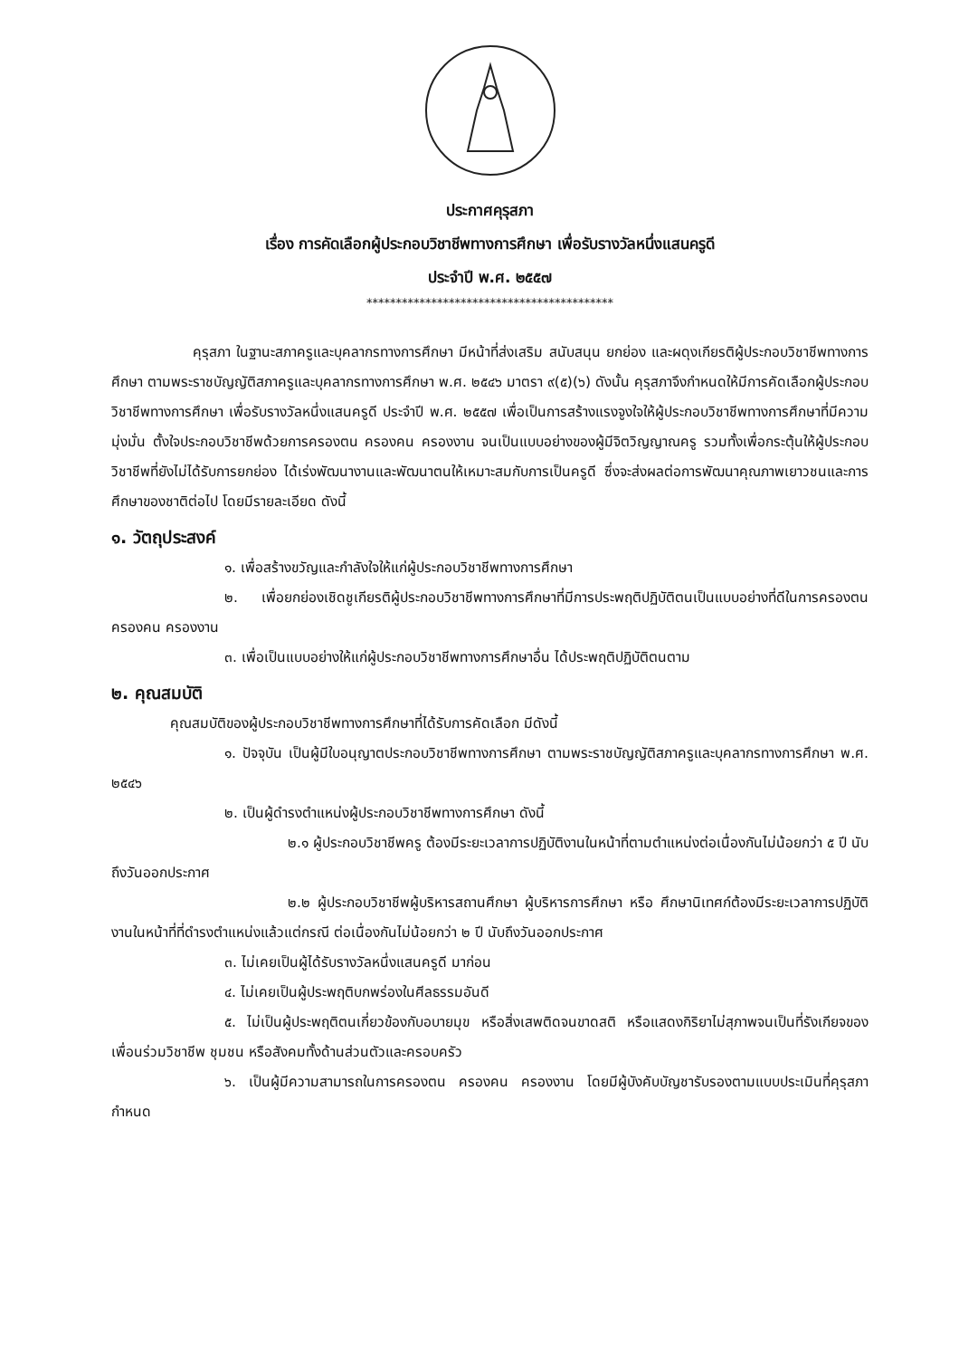ประกาศคุรุสภา
เรื่อง การคัดเลือกผู้ประกอบวิชาชีพทางการศึกษา เพื่อรับรางวัลหนึ่งแสนครูดี
ประจำปี พ.ศ. ๒๕๕๗
******************************************
คุรุสภา ในฐานะสภาครูและบุคลากรทางการศึกษา มีหน้าที่ส่งเสริม สนับสนุน ยกย่อง และผดุงเกียรติผู้ประกอบวิชาชีพทางการศึกษา ตามพระราชบัญญัติสภาครูและบุคลากรทางการศึกษา พ.ศ. ๒๕๔๖ มาตรา ๙(๕)(๖) ดังนั้น คุรุสภาจึงกำหนดให้มีการคัดเลือกผู้ประกอบวิชาชีพทางการศึกษา เพื่อรับรางวัลหนึ่งแสนครูดี ประจำปี พ.ศ. ๒๕๕๗ เพื่อเป็นการสร้างแรงจูงใจให้ผู้ประกอบวิชาชีพทางการศึกษาที่มีความมุ่งมั่น ตั้งใจประกอบวิชาชีพด้วยการครองตน ครองคน ครองงาน จนเป็นแบบอย่างของผู้มีจิตวิญญาณครู รวมทั้งเพื่อกระตุ้นให้ผู้ประกอบวิชาชีพที่ยังไม่ได้รับการยกย่อง ได้เร่งพัฒนางานและพัฒนาตนให้เหมาะสมกับการเป็นครูดี ซึ่งจะส่งผลต่อการพัฒนาคุณภาพเยาวชนและการศึกษาของชาติต่อไป โดยมีรายละเอียด ดังนี้
๑. วัตถุประสงค์
๑. เพื่อสร้างขวัญและกำลังใจให้แก่ผู้ประกอบวิชาชีพทางการศึกษา
๒. เพื่อยกย่องเชิดชูเกียรติผู้ประกอบวิชาชีพทางการศึกษาที่มีการประพฤติปฏิบัติตนเป็นแบบอย่างที่ดีในการครองตน ครองคน ครองงาน
๓. เพื่อเป็นแบบอย่างให้แก่ผู้ประกอบวิชาชีพทางการศึกษาอื่น ได้ประพฤติปฏิบัติตนตาม
๒. คุณสมบัติ
คุณสมบัติของผู้ประกอบวิชาชีพทางการศึกษาที่ได้รับการคัดเลือก มีดังนี้
๑. ปัจจุบัน เป็นผู้มีใบอนุญาตประกอบวิชาชีพทางการศึกษา ตามพระราชบัญญัติสภาครูและบุคลากรทางการศึกษา พ.ศ. ๒๕๔๖
๒. เป็นผู้ดำรงตำแหน่งผู้ประกอบวิชาชีพทางการศึกษา ดังนี้
๒.๑ ผู้ประกอบวิชาชีพครู ต้องมีระยะเวลาการปฏิบัติงานในหน้าที่ตามตำแหน่งต่อเนื่องกันไม่น้อยกว่า ๕ ปี นับถึงวันออกประกาศ
๒.๒ ผู้ประกอบวิชาชีพผู้บริหารสถานศึกษา ผู้บริหารการศึกษา หรือ ศึกษานิเทศก์ต้องมีระยะเวลาการปฏิบัติงานในหน้าที่ที่ดำรงตำแหน่งแล้วแต่กรณี ต่อเนื่องกันไม่น้อยกว่า ๒ ปี นับถึงวันออกประกาศ
๓. ไม่เคยเป็นผู้ได้รับรางวัลหนึ่งแสนครูดี มาก่อน
๔. ไม่เคยเป็นผู้ประพฤติบกพร่องในศีลธรรมอันดี
๕. ไม่เป็นผู้ประพฤติตนเกี่ยวข้องกับอบายมุข หรือสิ่งเสพติดจนขาดสติ หรือแสดงกิริยาไม่สุภาพจนเป็นที่รังเกียจของเพื่อนร่วมวิชาชีพ ชุมชน หรือสังคมทั้งด้านส่วนตัวและครอบครัว
๖. เป็นผู้มีความสามารถในการครองตน ครองคน ครองงาน โดยมีผู้บังคับบัญชารับรองตามแบบประเมินที่คุรุสภากำหนด